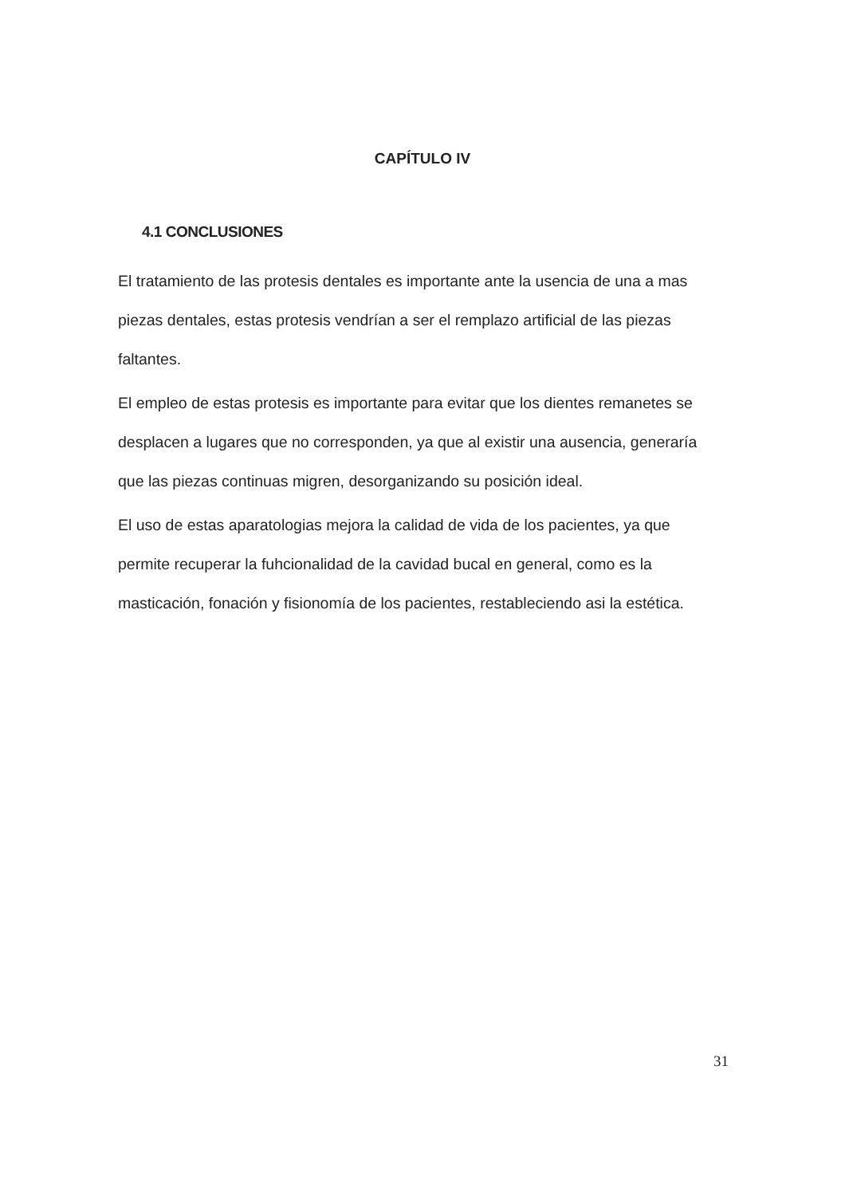CAPÍTULO IV
4.1 CONCLUSIONES
El tratamiento de las protesis dentales es importante ante la usencia de una a mas piezas dentales, estas protesis vendrían a ser el remplazo artificial de las piezas faltantes.
El empleo de estas protesis es importante para evitar que los dientes remanetes se desplacen a lugares que no corresponden, ya que al existir una ausencia, generaría que las piezas continuas migren, desorganizando su posición ideal.
El uso de estas aparatologias mejora la calidad de vida de los pacientes, ya que permite recuperar la fuhcionalidad de la cavidad bucal en general, como es la masticación, fonación y fisionomía de los pacientes, restableciendo asi la estética.
31